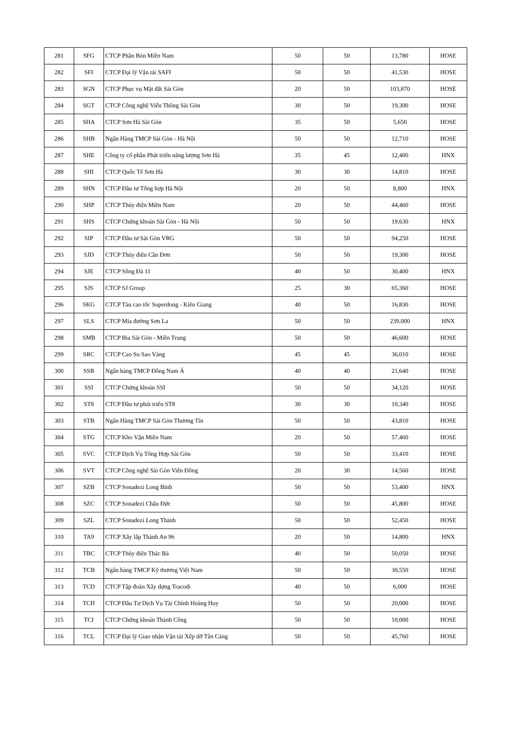| 281 | SFG | CTCP Phân Bón Miền Nam | 50 | 50 | 13,780 | HOSE |
| 282 | SFI | CTCP Đại lý Vận tải SAFI | 50 | 50 | 41,530 | HOSE |
| 283 | SGN | CTCP Phục vụ Mặt đất Sài Gòn | 20 | 50 | 103,870 | HOSE |
| 284 | SGT | CTCP Công nghệ Viễn Thông Sài Gòn | 30 | 50 | 19,300 | HOSE |
| 285 | SHA | CTCP Sơn Hà Sài Gòn | 35 | 50 | 5,650 | HOSE |
| 286 | SHB | Ngân Hàng TMCP Sài Gòn - Hà Nội | 50 | 50 | 12,710 | HOSE |
| 287 | SHE | Công ty cổ phần Phát triển năng lượng Sơn Hà | 35 | 45 | 12,400 | HNX |
| 288 | SHI | CTCP Quốc Tế Sơn Hà | 30 | 30 | 14,810 | HOSE |
| 289 | SHN | CTCP Đầu tư Tổng hợp Hà Nội | 20 | 50 | 8,800 | HNX |
| 290 | SHP | CTCP Thủy điện Miền Nam | 20 | 50 | 44,460 | HOSE |
| 291 | SHS | CTCP Chứng khoán Sài Gòn - Hà Nội | 50 | 50 | 19,630 | HNX |
| 292 | SIP | CTCP Đầu tư Sài Gòn VRG | 50 | 50 | 94,250 | HOSE |
| 293 | SJD | CTCP Thủy điện Cần Đơn | 50 | 50 | 19,300 | HOSE |
| 294 | SJE | CTCP Sông Đà 11 | 40 | 50 | 30,400 | HNX |
| 295 | SJS | CTCP SJ Group | 25 | 30 | 65,360 | HOSE |
| 296 | SKG | CTCP Tàu cao tốc Superdong - Kiên Giang | 40 | 50 | 16,830 | HOSE |
| 297 | SLS | CTCP Mía đường Sơn La | 50 | 50 | 239,000 | HNX |
| 298 | SMB | CTCP Bia Sài Gòn - Miền Trung | 50 | 50 | 46,600 | HOSE |
| 299 | SRC | CTCP Cao Su Sao Vàng | 45 | 45 | 36,010 | HOSE |
| 300 | SSB | Ngân hàng TMCP Đông Nam Á | 40 | 40 | 21,640 | HOSE |
| 301 | SSI | CTCP Chứng khoán SSI | 50 | 50 | 34,120 | HOSE |
| 302 | ST8 | CTCP Đầu tư phát triển ST8 | 30 | 30 | 10,340 | HOSE |
| 303 | STB | Ngân Hàng TMCP Sài Gòn Thương Tín | 50 | 50 | 43,810 | HOSE |
| 304 | STG | CTCP Kho Vận Miền Nam | 20 | 50 | 57,460 | HOSE |
| 305 | SVC | CTCP Dịch Vụ Tổng Hợp Sài Gòn | 50 | 50 | 33,410 | HOSE |
| 306 | SVT | CTCP Công nghệ Sài Gòn Viễn Đông | 20 | 30 | 14,560 | HOSE |
| 307 | SZB | CTCP Sonadezi Long Bình | 50 | 50 | 53,400 | HNX |
| 308 | SZC | CTCP Sonadezi Châu Đức | 50 | 50 | 45,800 | HOSE |
| 309 | SZL | CTCP Sonadezi Long Thành | 50 | 50 | 52,450 | HOSE |
| 310 | TA9 | CTCP Xây lắp Thành An 96 | 20 | 50 | 14,800 | HNX |
| 311 | TBC | CTCP Thủy điện Thác Bà | 40 | 50 | 50,050 | HOSE |
| 312 | TCB | Ngân hàng TMCP Kỹ thương Việt Nam | 50 | 50 | 30,550 | HOSE |
| 313 | TCD | CTCP Tập đoàn Xây dựng Tracodi | 40 | 50 | 6,000 | HOSE |
| 314 | TCH | CTCP Đầu Tư Dịch Vụ Tài Chính Hoàng Huy | 50 | 50 | 20,000 | HOSE |
| 315 | TCI | CTCP Chứng khoán Thành Công | 50 | 50 | 10,000 | HOSE |
| 316 | TCL | CTCP Đại lý Giao nhận Vận tải Xếp dỡ Tân Cảng | 50 | 50 | 45,760 | HOSE |